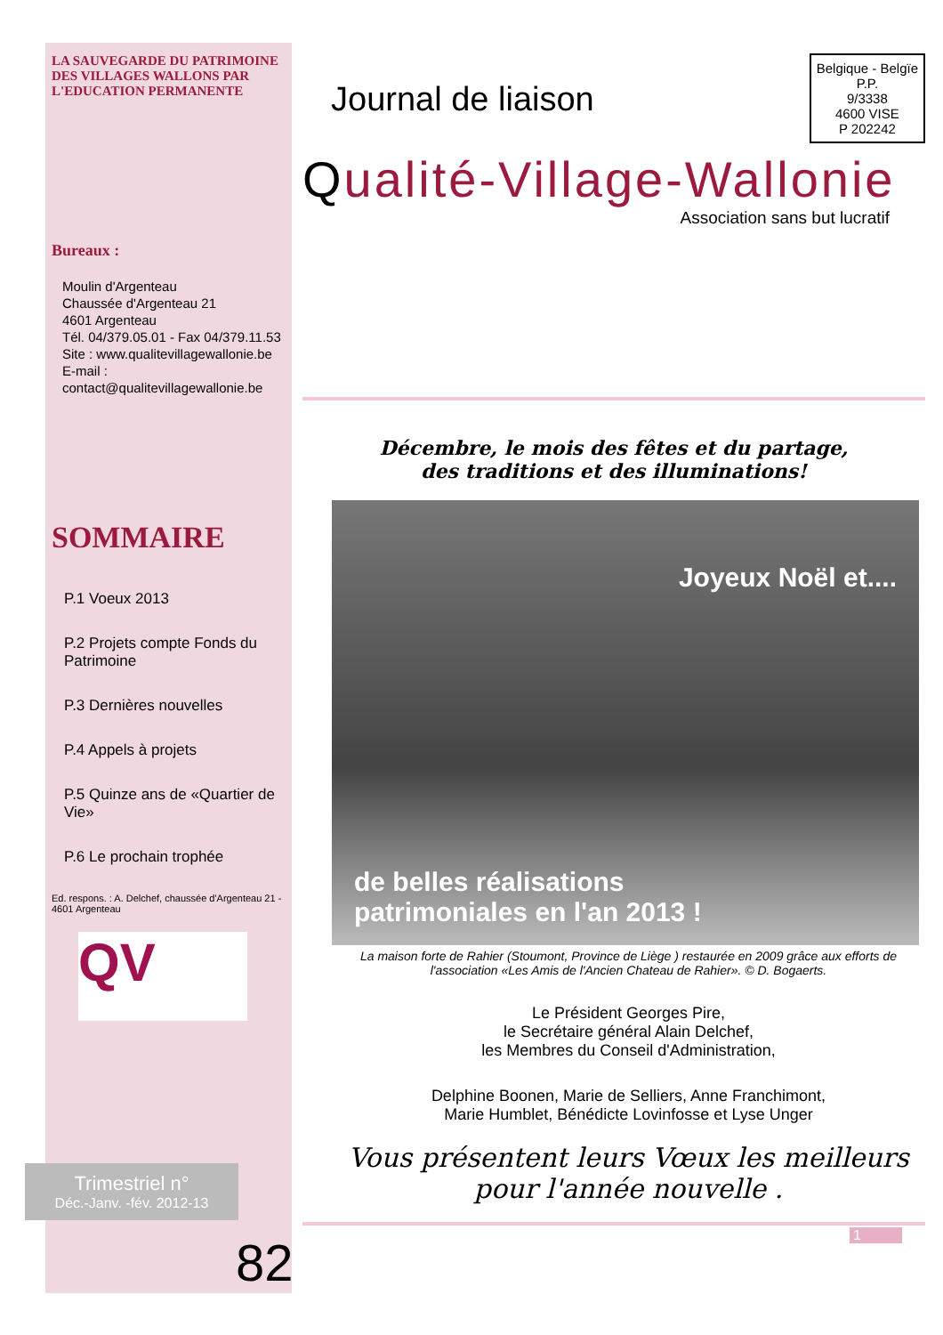LA SAUVEGARDE DU PATRIMOINE DES VILLAGES WALLONS PAR L'EDUCATION PERMANENTE
Bureaux :
Moulin d'Argenteau
Chaussée d'Argenteau 21
4601 Argenteau
Tél. 04/379.05.01 - Fax 04/379.11.53
Site : www.qualitevillagewallonie.be
E-mail :
contact@qualitevillagewallonie.be
SOMMAIRE
P.1 Voeux 2013
P.2 Projets compte Fonds du Patrimoine
P.3 Dernières nouvelles
P.4 Appels à projets
P.5 Quinze ans de «Quartier de Vie»
P.6 Le prochain trophée
Ed. respons. : A. Delchef, chaussée d'Argenteau 21 - 4601 Argenteau
QV
Trimestriel n°
Déc.-Janv. -fév. 2012-13
82
Journal de liaison
Belgique - Belgïe
P.P.
9/3338
4600 VISE
P 202242
Qualité-Village-Wallonie
Association sans but lucratif
Décembre, le mois des fêtes et du partage,
des traditions et des illuminations!
Joyeux Noël et....
de belles réalisations
patrimoniales en l'an 2013 !
La maison forte de Rahier (Stoumont, Province de Liège ) restaurée en 2009 grâce aux efforts de l'association «Les Amis de l'Ancien Chateau de Rahier». © D. Bogaerts.
Le Président Georges Pire,
le Secrétaire général Alain Delchef,
les Membres du Conseil d'Administration,
Delphine Boonen, Marie de Selliers, Anne Franchimont,
Marie Humblet, Bénédicte Lovinfosse et Lyse Unger
Vous présentent leurs Vœux les meilleurs pour l'année nouvelle .
1